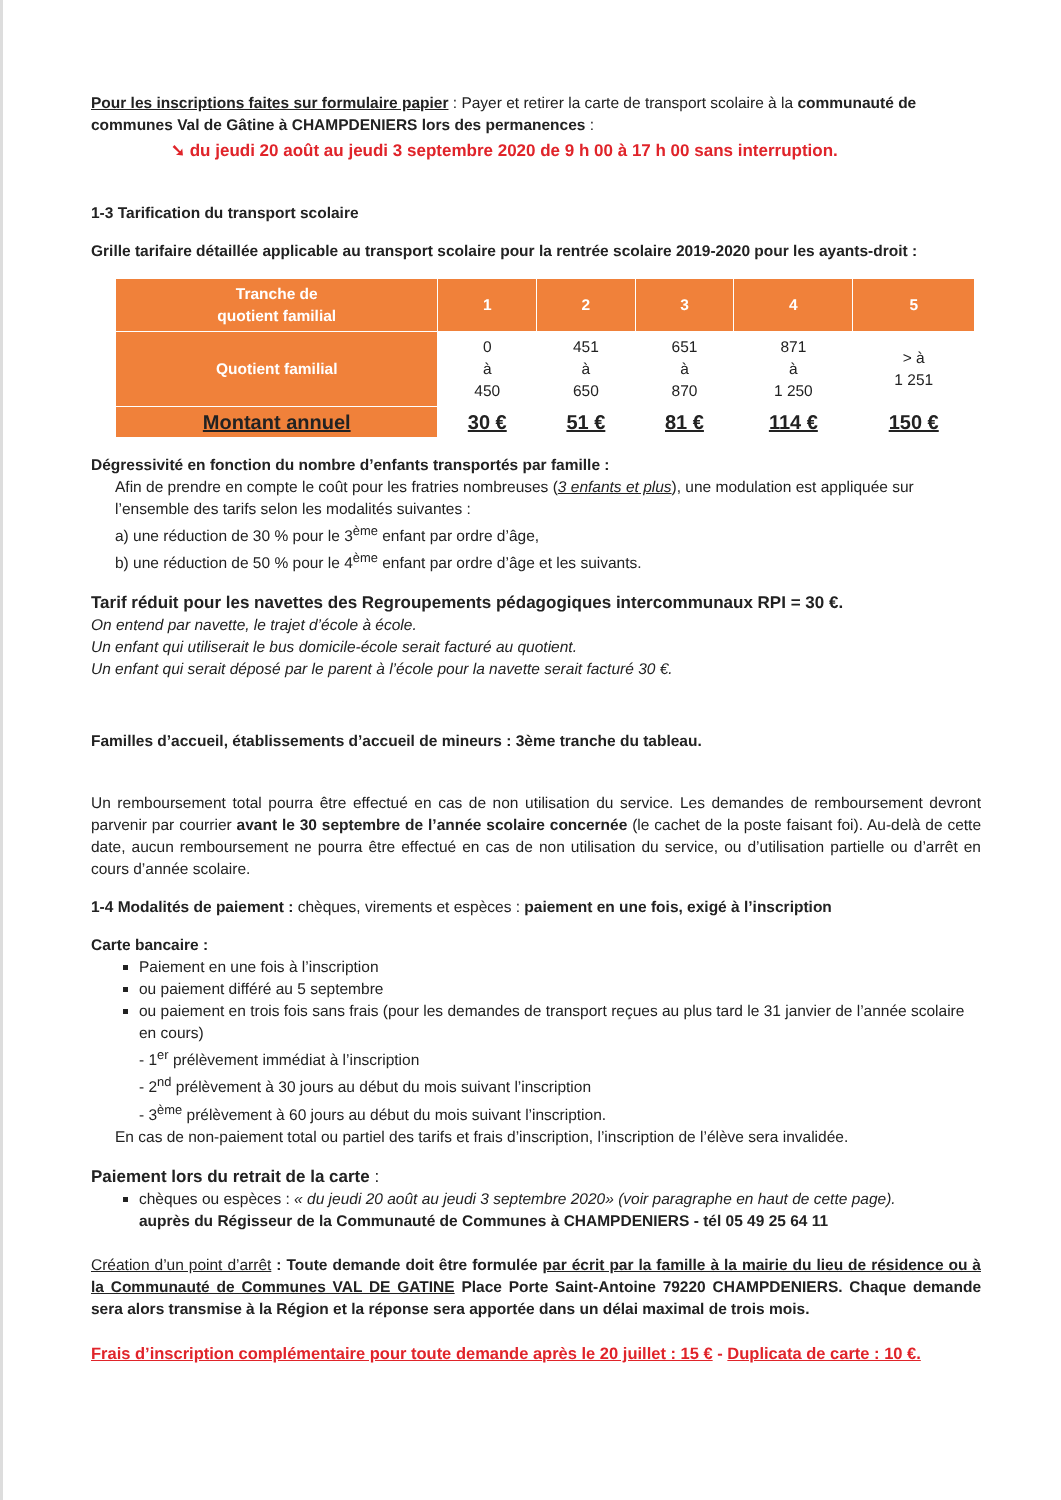Pour les inscriptions faites sur formulaire papier : Payer et retirer la carte de transport scolaire à la communauté de communes Val de Gâtine à CHAMPDENIERS lors des permanences :
➘ du jeudi 20 août au jeudi 3 septembre 2020 de 9 h 00 à 17 h 00 sans interruption.
1-3 Tarification du transport scolaire
Grille tarifaire détaillée applicable au transport scolaire pour la rentrée scolaire 2019-2020 pour les ayants-droit :
| Tranche de quotient familial | 1 | 2 | 3 | 4 | 5 |
| --- | --- | --- | --- | --- | --- |
| Quotient familial | 0 à 450 | 451 à 650 | 651 à 870 | 871 à 1 250 | > à 1 251 |
| Montant annuel | 30 € | 51 € | 81 € | 114 € | 150 € |
Dégressivité en fonction du nombre d’enfants transportés par famille :
Afin de prendre en compte le coût pour les fratries nombreuses (3 enfants et plus), une modulation est appliquée sur l’ensemble des tarifs selon les modalités suivantes :
a) une réduction de 30 % pour le 3<sup>ème</sup> enfant par ordre d’âge,
b) une réduction de 50 % pour le 4<sup>ème</sup> enfant par ordre d’âge et les suivants.
Tarif réduit pour les navettes des Regroupements pédagogiques intercommunaux RPI = 30 €.
On entend par navette, le trajet d’école à école.
Un enfant qui utiliserait le bus domicile-école serait facturé au quotient.
Un enfant qui serait déposé par le parent à l’école pour la navette serait facturé 30 €.
Familles d’accueil, établissements d’accueil de mineurs : 3ème tranche du tableau.
Un remboursement total pourra être effectué en cas de non utilisation du service. Les demandes de remboursement devront parvenir par courrier avant le 30 septembre de l’année scolaire concernée (le cachet de la poste faisant foi). Au-delà de cette date, aucun remboursement ne pourra être effectué en cas de non utilisation du service, ou d’utilisation partielle ou d’arrêt en cours d’année scolaire.
1-4 Modalités de paiement : chèques, virements et espèces : paiement en une fois, exigé à l’inscription
Carte bancaire :
Paiement en une fois à l’inscription
ou paiement différé au 5 septembre
ou paiement en trois fois sans frais (pour les demandes de transport reçues au plus tard le 31 janvier de l’année scolaire en cours)
- 1<sup>er</sup> prélèvement immédiat à l’inscription
- 2<sup>nd</sup> prélèvement à 30 jours au début du mois suivant l’inscription
- 3<sup>ème</sup> prélèvement à 60 jours au début du mois suivant l’inscription.
En cas de non-paiement total ou partiel des tarifs et frais d’inscription, l’inscription de l’élève sera invalidée.
Paiement lors du retrait de la carte :
chèques ou espèces : « du jeudi 20 août au jeudi 3 septembre 2020» (voir paragraphe en haut de cette page).
auprès du Régisseur de la Communauté de Communes à CHAMPDENIERS - tél 05 49 25 64 11
Création d’un point d’arrêt : Toute demande doit être formulée par écrit par la famille à la mairie du lieu de résidence ou à la Communauté de Communes VAL DE GATINE Place Porte Saint-Antoine 79220 CHAMPDENIERS. Chaque demande sera alors transmise à la Région et la réponse sera apportée dans un délai maximal de trois mois.
Frais d’inscription complémentaire pour toute demande après le 20 juillet : 15 € - Duplicata de carte : 10 €.